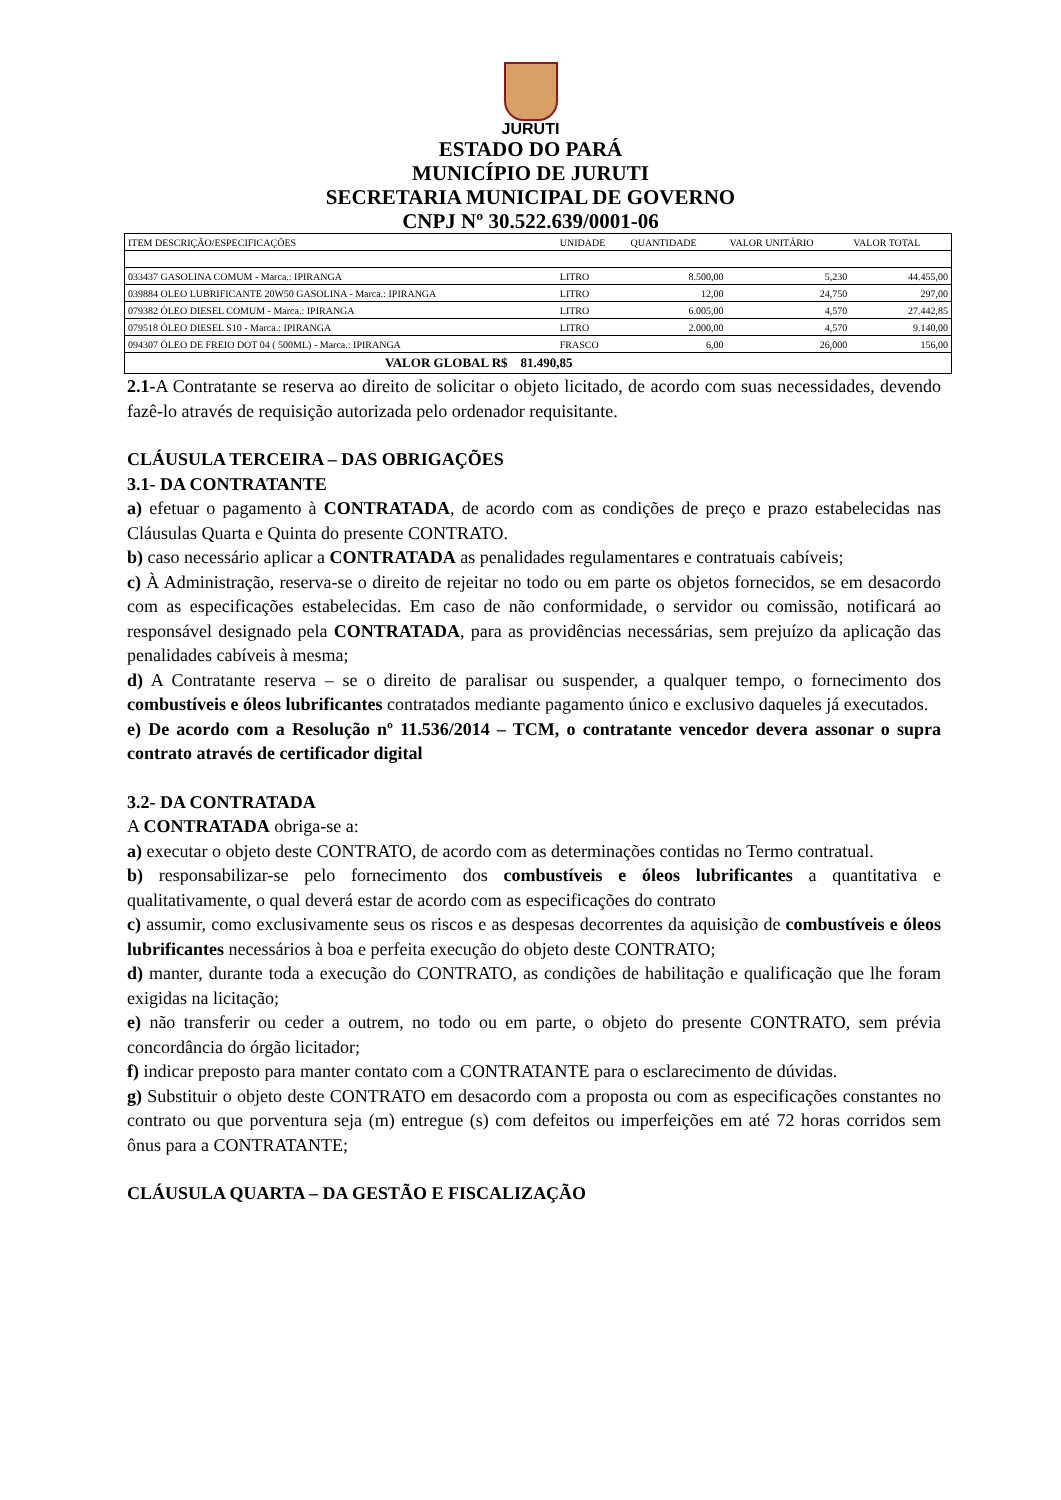JURUTI
ESTADO DO PARÁ
MUNICÍPIO DE JURUTI
SECRETARIA MUNICIPAL DE GOVERNO
CNPJ Nº 30.522.639/0001-06
| ITEM DESCRIÇÃO/ESPECIFICAÇÕES | UNIDADE | QUANTIDADE | VALOR UNITÁRIO | VALOR TOTAL |
| --- | --- | --- | --- | --- |
| 033437 GASOLINA COMUM - Marca.: IPIRANGA | LITRO | 8.500,00 | 5,230 | 44.455,00 |
| 039884 OLEO LUBRIFICANTE 20W50 GASOLINA - Marca.: IPIRANGA | LITRO | 12,00 | 24,750 | 297,00 |
| 079382 ÓLEO DIESEL COMUM - Marca.: IPIRANGA | LITRO | 6.005,00 | 4,570 | 27.442,85 |
| 079518 ÓLEO DIESEL S10 - Marca.: IPIRANGA | LITRO | 2.000,00 | 4,570 | 9.140,00 |
| 094307 ÓLEO DE FREIO DOT 04 ( 500ML) - Marca.: IPIRANGA | FRASCO | 6,00 | 26,000 | 156,00 |
| VALOR GLOBAL R$ 81.490,85 | | | | |
2.1-A Contratante se reserva ao direito de solicitar o objeto licitado, de acordo com suas necessidades, devendo fazê-lo através de requisição autorizada pelo ordenador requisitante.
CLÁUSULA TERCEIRA – DAS OBRIGAÇÕES
3.1- DA CONTRATANTE
a) efetuar o pagamento à CONTRATADA, de acordo com as condições de preço e prazo estabelecidas nas Cláusulas Quarta e Quinta do presente CONTRATO.
b) caso necessário aplicar a CONTRATADA as penalidades regulamentares e contratuais cabíveis;
c) À Administração, reserva-se o direito de rejeitar no todo ou em parte os objetos fornecidos, se em desacordo com as especificações estabelecidas. Em caso de não conformidade, o servidor ou comissão, notificará ao responsável designado pela CONTRATADA, para as providências necessárias, sem prejuízo da aplicação das penalidades cabíveis à mesma;
d) A Contratante reserva – se o direito de paralisar ou suspender, a qualquer tempo, o fornecimento dos combustíveis e óleos lubrificantes contratados mediante pagamento único e exclusivo daqueles já executados.
e) De acordo com a Resolução nº 11.536/2014 – TCM, o contratante vencedor devera assonar o supra contrato através de certificador digital
3.2- DA CONTRATADA
A CONTRATADA obriga-se a:
a) executar o objeto deste CONTRATO, de acordo com as determinações contidas no Termo contratual.
b) responsabilizar-se pelo fornecimento dos combustíveis e óleos lubrificantes a quantitativa e qualitativamente, o qual deverá estar de acordo com as especificações do contrato
c) assumir, como exclusivamente seus os riscos e as despesas decorrentes da aquisição de combustíveis e óleos lubrificantes necessários à boa e perfeita execução do objeto deste CONTRATO;
d) manter, durante toda a execução do CONTRATO, as condições de habilitação e qualificação que lhe foram exigidas na licitação;
e) não transferir ou ceder a outrem, no todo ou em parte, o objeto do presente CONTRATO, sem prévia concordância do órgão licitador;
f) indicar preposto para manter contato com a CONTRATANTE para o esclarecimento de dúvidas.
g) Substituir o objeto deste CONTRATO em desacordo com a proposta ou com as especificações constantes no contrato ou que porventura seja (m) entregue (s) com defeitos ou imperfeições em até 72 horas corridos sem ônus para a CONTRATANTE;
CLÁUSULA QUARTA – DA GESTÃO E FISCALIZAÇÃO